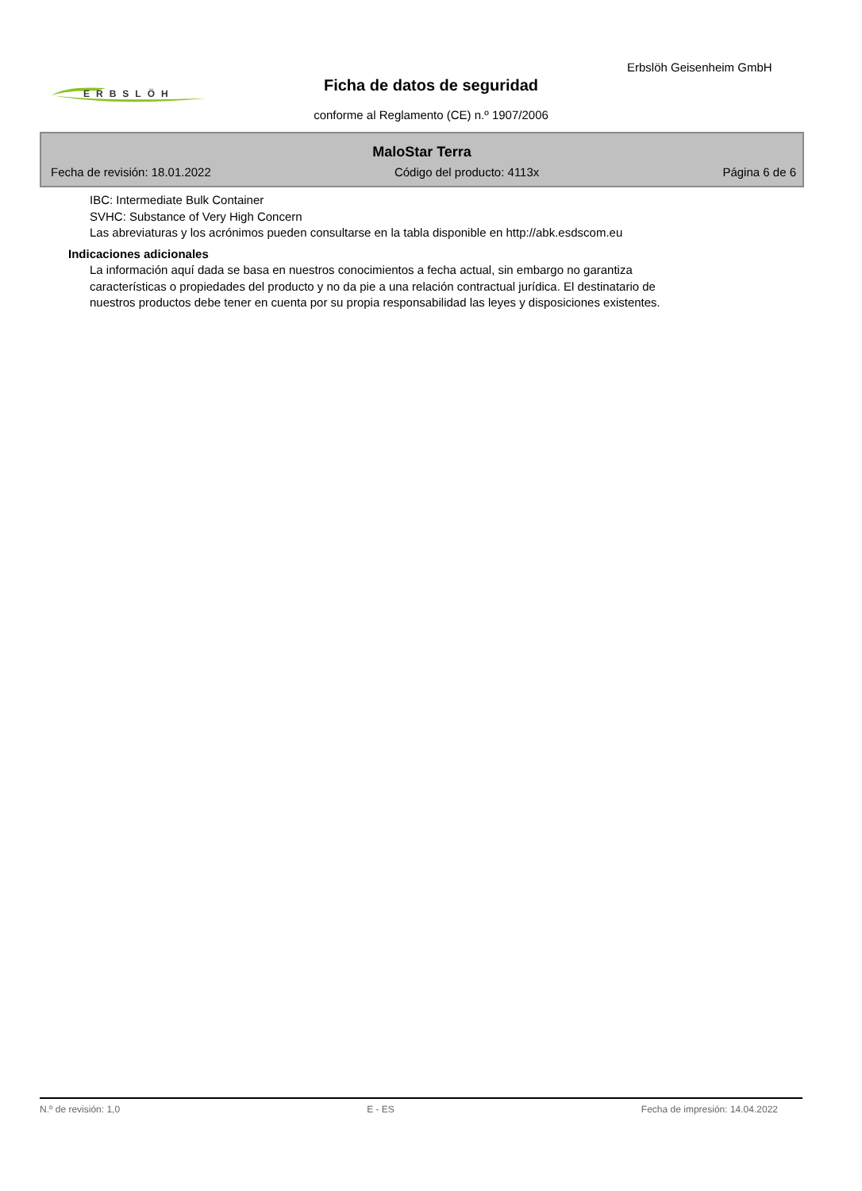Erbslöh Geisenheim GmbH
ERBSLÖH
Ficha de datos de seguridad
conforme al Reglamento (CE) n.º 1907/2006
MaloStar Terra
Fecha de revisión: 18.01.2022 Código del producto: 4113x Página 6 de 6
IBC: Intermediate Bulk Container
SVHC: Substance of Very High Concern
Las abreviaturas y los acrónimos pueden consultarse en la tabla disponible en http://abk.esdscom.eu
Indicaciones adicionales
La información aquí dada se basa en nuestros conocimientos a fecha actual, sin embargo no garantiza
características o propiedades del producto y no da pie a una relación contractual jurídica. El destinatario de
nuestros productos debe tener en cuenta por su propia responsabilidad las leyes y disposiciones existentes.
N.º de revisión: 1,0 E - ES Fecha de impresión: 14.04.2022